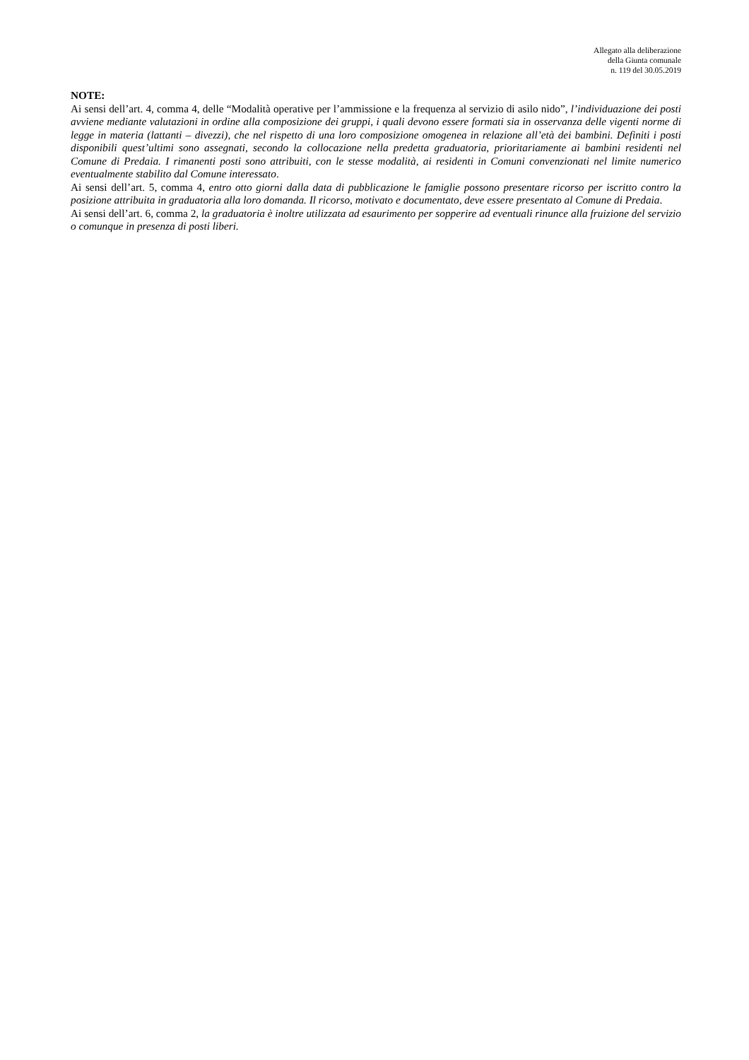Allegato alla deliberazione
della Giunta comunale
n. 119 del 30.05.2019
NOTE:
Ai sensi dell’art. 4, comma 4, delle “Modalità operative per l’ammissione e la frequenza al servizio di asilo nido”, l’individuazione dei posti avviene mediante valutazioni in ordine alla composizione dei gruppi, i quali devono essere formati sia in osservanza delle vigenti norme di legge in materia (lattanti – divezzi), che nel rispetto di una loro composizione omogenea in relazione all’età dei bambini. Definiti i posti disponibili quest’ultimi sono assegnati, secondo la collocazione nella predetta graduatoria, prioritariamente ai bambini residenti nel Comune di Predaia. I rimanenti posti sono attribuiti, con le stesse modalità, ai residenti in Comuni convenzionati nel limite numerico eventualmente stabilito dal Comune interessato.
Ai sensi dell’art. 5, comma 4, entro otto giorni dalla data di pubblicazione le famiglie possono presentare ricorso per iscritto contro la posizione attribuita in graduatoria alla loro domanda. Il ricorso, motivato e documentato, deve essere presentato al Comune di Predaia.
Ai sensi dell’art. 6, comma 2, la graduatoria è inoltre utilizzata ad esaurimento per sopperire ad eventuali rinunce alla fruizione del servizio o comunque in presenza di posti liberi.